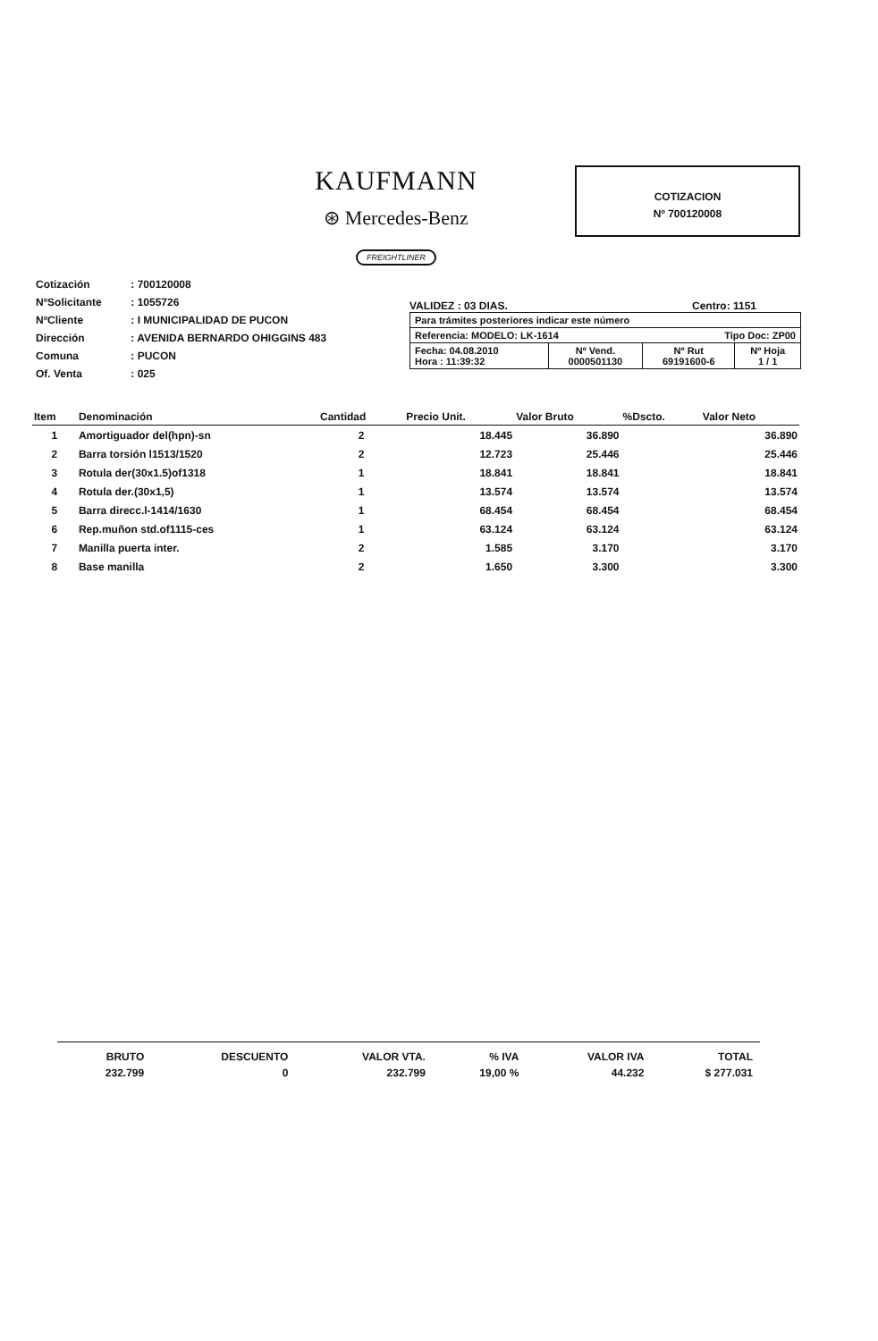KAUFMANN
⊛ Mercedes-Benz
FREIGHTLINER
COTIZACION
Nº 700120008
| Cotización | : 700120008 |
| NºSolicitante | : 1055726 |
| NºCliente | : I MUNICIPALIDAD DE PUCON |
| Dirección | : AVENIDA BERNARDO OHIGGINS 483 |
| Comuna | : PUCON |
| Of. Venta | : 025 |
VALIDEZ : 03 DIAS. Centro: 1151
| Para trámites posteriores indicar este número | | | |
| Referencia: MODELO: LK-1614 Tipo Doc: ZP00 | | | |
| Fecha: 04.08.2010 Hora : 11:39:32 | Nº Vend. 0000501130 | Nº Rut 69191600-6 | Nº Hoja 1 / 1 |
| Item | Denominación | Cantidad | Precio Unit. | Valor Bruto | %Dscto. | Valor Neto |
| --- | --- | --- | --- | --- | --- | --- |
| 1 | Amortiguador del(hpn)-sn | 2 | 18.445 | 36.890 | | 36.890 |
| 2 | Barra torsión l1513/1520 | 2 | 12.723 | 25.446 | | 25.446 |
| 3 | Rotula der(30x1.5)of1318 | 1 | 18.841 | 18.841 | | 18.841 |
| 4 | Rotula der.(30x1,5) | 1 | 13.574 | 13.574 | | 13.574 |
| 5 | Barra direcc.l-1414/1630 | 1 | 68.454 | 68.454 | | 68.454 |
| 6 | Rep.muñon std.of1115-ces | 1 | 63.124 | 63.124 | | 63.124 |
| 7 | Manilla puerta inter. | 2 | 1.585 | 3.170 | | 3.170 |
| 8 | Base manilla | 2 | 1.650 | 3.300 | | 3.300 |
| BRUTO | DESCUENTO | VALOR VTA. | % IVA | VALOR IVA | TOTAL |
| 232.799 | 0 | 232.799 | 19,00 % | 44.232 | $ 277.031 |